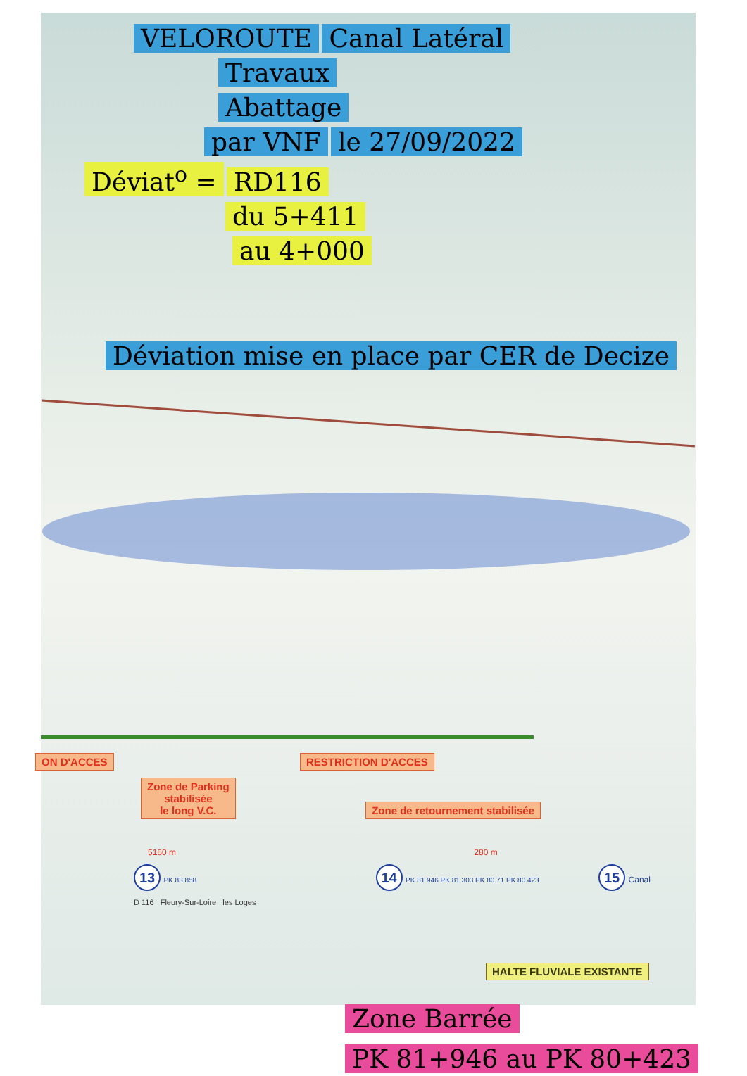VELOROUTE Canal Latéral
Travaux
Abattage
par VNF le 27/09/2022
Déviat<sup>o</sup> = RD116
du 5+411
au 4+000
Déviation mise en place par CER de Decize
ON D'ACCES RESTRICTION D'ACCES
Zone de Parking
stabilisée
le long V.C. Zone de retournement stabilisée
5160 m 280 m
13 PK 83.858 14 PK 81.946 PK 81.303 PK 80.71 PK 80.423 15 Canal
D 116 Fleury-Sur-Loire les Loges
HALTE FLUVIALE EXISTANTE
Zone Barrée
PK 81+946 au PK 80+423